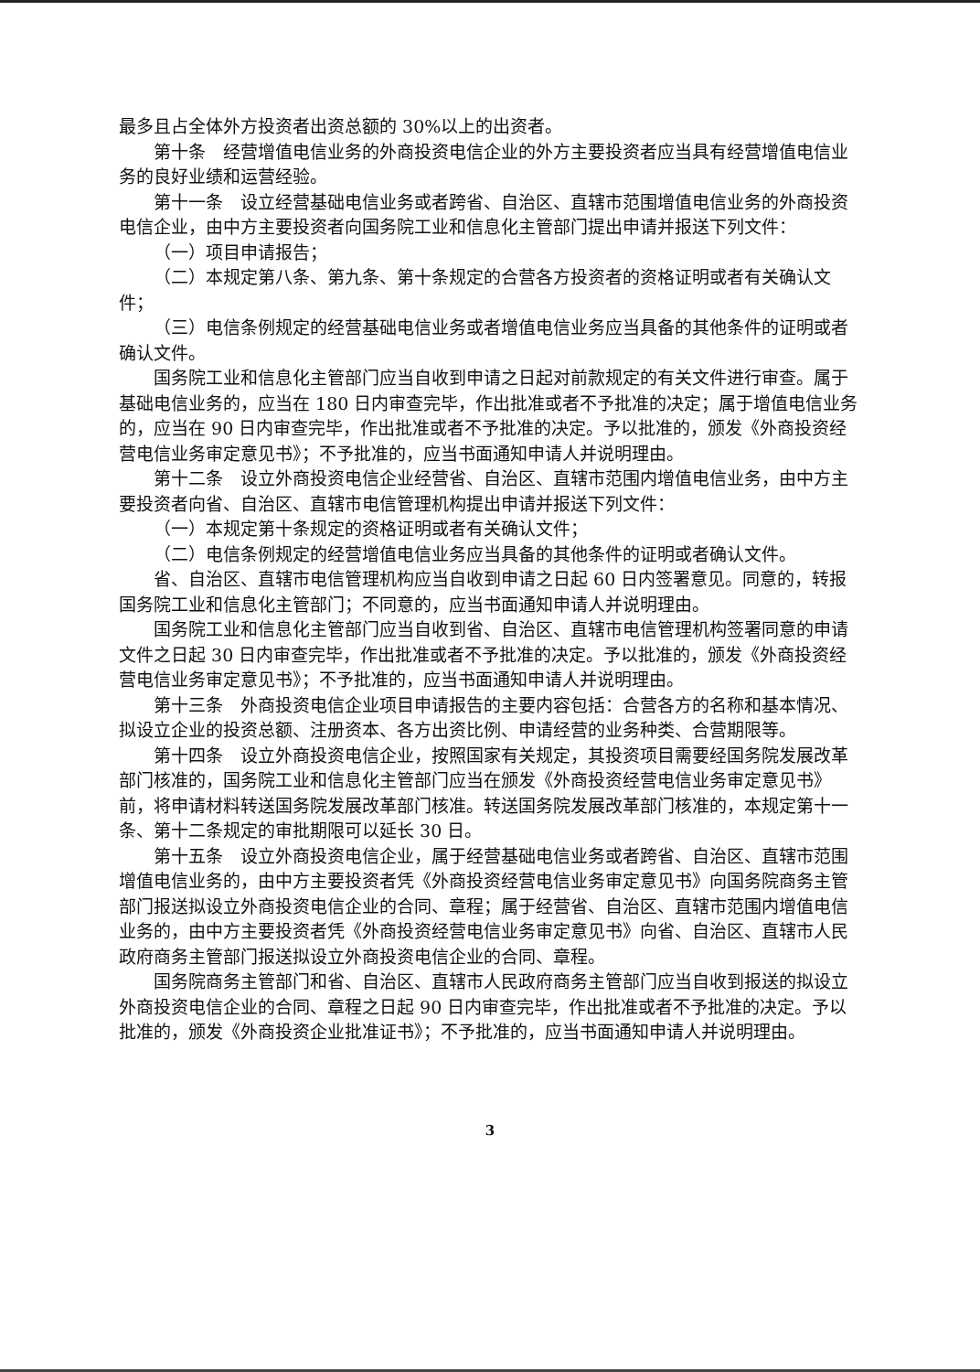最多且占全体外方投资者出资总额的 30%以上的出资者。
第十条　经营增值电信业务的外商投资电信企业的外方主要投资者应当具有经营增值电信业务的良好业绩和运营经验。
第十一条　设立经营基础电信业务或者跨省、自治区、直辖市范围增值电信业务的外商投资电信企业，由中方主要投资者向国务院工业和信息化主管部门提出申请并报送下列文件：
（一）项目申请报告；
（二）本规定第八条、第九条、第十条规定的合营各方投资者的资格证明或者有关确认文件；
（三）电信条例规定的经营基础电信业务或者增值电信业务应当具备的其他条件的证明或者确认文件。
国务院工业和信息化主管部门应当自收到申请之日起对前款规定的有关文件进行审查。属于基础电信业务的，应当在 180 日内审查完毕，作出批准或者不予批准的决定；属于增值电信业务的，应当在 90 日内审查完毕，作出批准或者不予批准的决定。予以批准的，颁发《外商投资经营电信业务审定意见书》；不予批准的，应当书面通知申请人并说明理由。
第十二条　设立外商投资电信企业经营省、自治区、直辖市范围内增值电信业务，由中方主要投资者向省、自治区、直辖市电信管理机构提出申请并报送下列文件：
（一）本规定第十条规定的资格证明或者有关确认文件；
（二）电信条例规定的经营增值电信业务应当具备的其他条件的证明或者确认文件。
省、自治区、直辖市电信管理机构应当自收到申请之日起 60 日内签署意见。同意的，转报国务院工业和信息化主管部门；不同意的，应当书面通知申请人并说明理由。
国务院工业和信息化主管部门应当自收到省、自治区、直辖市电信管理机构签署同意的申请文件之日起 30 日内审查完毕，作出批准或者不予批准的决定。予以批准的，颁发《外商投资经营电信业务审定意见书》；不予批准的，应当书面通知申请人并说明理由。
第十三条　外商投资电信企业项目申请报告的主要内容包括：合营各方的名称和基本情况、拟设立企业的投资总额、注册资本、各方出资比例、申请经营的业务种类、合营期限等。
第十四条　设立外商投资电信企业，按照国家有关规定，其投资项目需要经国务院发展改革部门核准的，国务院工业和信息化主管部门应当在颁发《外商投资经营电信业务审定意见书》前，将申请材料转送国务院发展改革部门核准。转送国务院发展改革部门核准的，本规定第十一条、第十二条规定的审批期限可以延长 30 日。
第十五条　设立外商投资电信企业，属于经营基础电信业务或者跨省、自治区、直辖市范围增值电信业务的，由中方主要投资者凭《外商投资经营电信业务审定意见书》向国务院商务主管部门报送拟设立外商投资电信企业的合同、章程；属于经营省、自治区、直辖市范围内增值电信业务的，由中方主要投资者凭《外商投资经营电信业务审定意见书》向省、自治区、直辖市人民政府商务主管部门报送拟设立外商投资电信企业的合同、章程。
国务院商务主管部门和省、自治区、直辖市人民政府商务主管部门应当自收到报送的拟设立外商投资电信企业的合同、章程之日起 90 日内审查完毕，作出批准或者不予批准的决定。予以批准的，颁发《外商投资企业批准证书》；不予批准的，应当书面通知申请人并说明理由。
3